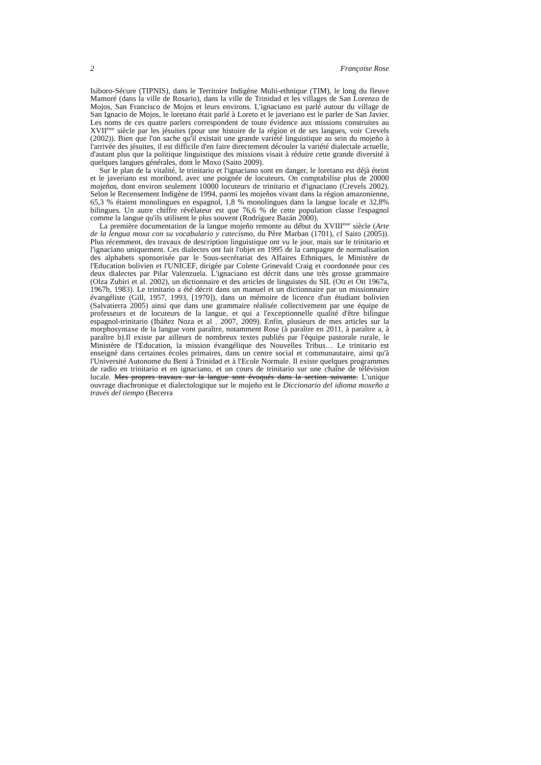2 Françoise Rose
Isiboro-Sécure (TIPNIS), dans le Territoire Indigène Multi-ethnique (TIM), le long du fleuve Mamoré (dans la ville de Rosario), dans la ville de Trinidad et les villages de San Lorenzo de Mojos, San Francisco de Mojos et leurs environs. L'ignaciano est parlé autour du village de San Ignacio de Mojos, le loretano était parlé à Loreto et le javeriano est le parler de San Javier. Les noms de ces quatre parlers correspondent de toute évidence aux missions construites au XVII<sup>ème</sup> siècle par les jésuites (pour une histoire de la région et de ses langues, voir Crevels (2002)). Bien que l'on sache qu'il existait une grande variété linguistique au sein du mojeño à l'arrivée des jésuites, il est difficile d'en faire directement découler la variété dialectale actuelle, d'autant plus que la politique linguistique des missions visait à réduire cette grande diversité à quelques langues générales, dont le Moxo (Saito 2009).
Sur le plan de la vitalité, le trinitario et l'ignaciano sont en danger, le loretano est déjà éteint et le javeriano est moribond, avec une poignée de locuteurs. On comptabilise plus de 20000 mojeños, dont environ seulement 10000 locuteurs de trinitario et d'ignaciano (Crevels 2002). Selon le Recensement Indigène de 1994, parmi les mojeños vivant dans la région amazonienne, 65,3 % étaient monolingues en espagnol, 1,8 % monolingues dans la langue locale et 32,8% bilingues. Un autre chiffre révélateur est que 76,6 % de cette population classe l'espagnol comme la langue qu'ils utilisent le plus souvent (Rodríguez Bazán 2000).
La première documentation de la langue mojeño remonte au début du XVIII<sup>ème</sup> siècle (Arte de la lengua moxa con su vocabulario y catecismo, du Père Marban (1701), cf Saito (2005)). Plus récemment, des travaux de description linguistique ont vu le jour, mais sur le trinitario et l'ignaciano uniquement. Ces dialectes ont fait l'objet en 1995 de la campagne de normalisation des alphabets sponsorisée par le Sous-secrétariat des Affaires Ethniques, le Ministère de l'Education bolivien et l'UNICEF, dirigée par Colette Grinevald Craig et coordonnée pour ces deux dialectes par Pilar Valenzuela. L'ignaciano est décrit dans une très grosse grammaire (Olza Zubiri et al. 2002), un dictionnaire et des articles de linguistes du SIL (Ott et Ott 1967a, 1967b, 1983). Le trinitario a été décrit dans un manuel et un dictionnaire par un missionnaire évangéliste (Gill, 1957, 1993, [1970]), dans un mémoire de licence d'un étudiant bolivien (Salvatierra 2005) ainsi que dans une grammaire réalisée collectivement par une équipe de professeurs et de locuteurs de la langue, et qui a l'exceptionnelle qualité d'être bilingue espagnol-trinitario (Ibáñez Noza et al . 2007, 2009). Enfin, plusieurs de mes articles sur la morphosyntaxe de la langue vont paraître, notamment Rose (à paraître en 2011, à paraître a, à paraître b).Il existe par ailleurs de nombreux textes publiés par l'équipe pastorale rurale, le Ministère de l'Education, la mission évangélique des Nouvelles Tribus… Le trinitario est enseigné dans certaines écoles primaires, dans un centre social et communautaire, ainsi qu'à l'Université Autonome du Beni à Trinidad et à l'Ecole Normale. Il existe quelques programmes de radio en trinitario et en ignaciano, et un cours de trinitario sur une chaîne de télévision locale. Mes propres travaux sur la langue sont évoqués dans la section suivante. L'unique ouvrage diachronique et dialectologique sur le mojeño est le Diccionario del idioma moxeño a través del tiempo (Becerra